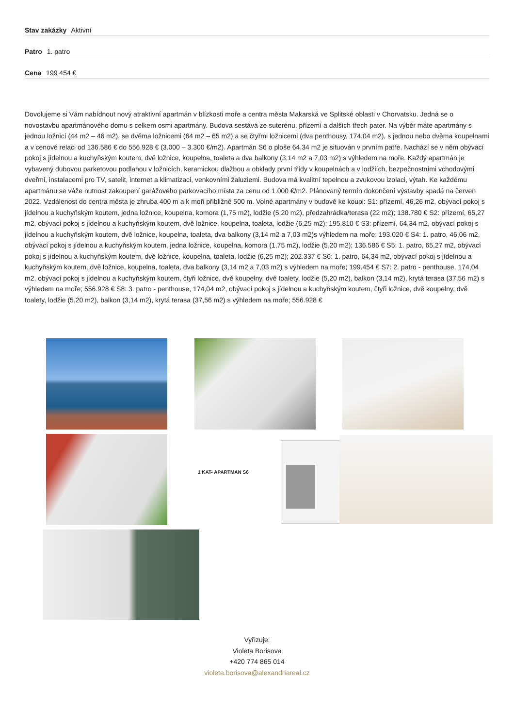Stav zakázky Aktivní
Patro 1. patro
Cena 199 454 €
Dovolujeme si Vám nabídnout nový atraktivní apartmán v blízkosti moře a centra města Makarská ve Splitské oblasti v Chorvatsku. Jedná se o novostavbu apartmánového domu s celkem osmi apartmány. Budova sestává ze suterénu, přízemí a dalších třech pater. Na výběr máte apartmány s jednou ložnicí (44 m2 – 46 m2), se dvěma ložnicemi (64 m2 – 65 m2) a se čtyřmi ložnicemi (dva penthousy, 174,04 m2), s jednou nebo dvěma koupelnami a v cenové relaci od 136.586 € do 556.928 € (3.000 – 3.300 €/m2). Apartmán S6 o ploše 64,34 m2 je situován v prvním patře. Nachází se v něm obývací pokoj s jídelnou a kuchyňským koutem, dvě ložnice, koupelna, toaleta a dva balkony (3,14 m2 a 7,03 m2) s výhledem na moře. Každý apartmán je vybavený dubovou parketovou podlahou v ložnicích, keramickou dlažbou a obklady první třídy v koupelnách a v lodžiích, bezpečnostními vchodovými dveřmi, instalacemi pro TV, satelit, internet a klimatizaci, venkovními žaluziemi. Budova má kvalitní tepelnou a zvukovou izolaci, výtah. Ke každému apartmánu se váže nutnost zakoupení garážového parkovacího místa za cenu od 1.000 €/m2. Plánovaný termín dokončení výstavby spadá na červen 2022. Vzdálenost do centra města je zhruba 400 m a k moři přibližně 500 m. Volné apartmány v budově ke koupi: S1: přízemí, 46,26 m2, obývací pokoj s jídelnou a kuchyňským koutem, jedna ložnice, koupelna, komora (1,75 m2), lodžie (5,20 m2), předzahrádka/terasa (22 m2); 138.780 € S2: přízemí, 65,27 m2, obývací pokoj s jídelnou a kuchyňským koutem, dvě ložnice, koupelna, toaleta, lodžie (6,25 m2); 195.810 € S3: přízemí, 64,34 m2, obývací pokoj s jídelnou a kuchyňským koutem, dvě ložnice, koupelna, toaleta, dva balkony (3,14 m2 a 7,03 m2)s výhledem na moře; 193.020 € S4: 1. patro, 46,06 m2, obývací pokoj s jídelnou a kuchyňským koutem, jedna ložnice, koupelna, komora (1,75 m2), lodžie (5,20 m2); 136.586 € S5: 1. patro, 65,27 m2, obývací pokoj s jídelnou a kuchyňským koutem, dvě ložnice, koupelna, toaleta, lodžie (6,25 m2); 202.337 € S6: 1. patro, 64,34 m2, obývací pokoj s jídelnou a kuchyňským koutem, dvě ložnice, koupelna, toaleta, dva balkony (3,14 m2 a 7,03 m2) s výhledem na moře; 199.454 € S7: 2. patro - penthouse, 174,04 m2, obývací pokoj s jídelnou a kuchyňským koutem, čtyři ložnice, dvě koupelny, dvě toalety, lodžie (5,20 m2), balkon (3,14 m2), krytá terasa (37,56 m2) s výhledem na moře; 556.928 € S8: 3. patro - penthouse, 174,04 m2, obývací pokoj s jídelnou a kuchyňským koutem, čtyři ložnice, dvě koupelny, dvě toalety, lodžie (5,20 m2), balkon (3,14 m2), krytá terasa (37,56 m2) s výhledem na moře; 556.928 €
1 KAT- APARTMAN S6
Vyřizuje:
Violeta Borisova
+420 774 865 014
violeta.borisova@alexandriareal.cz